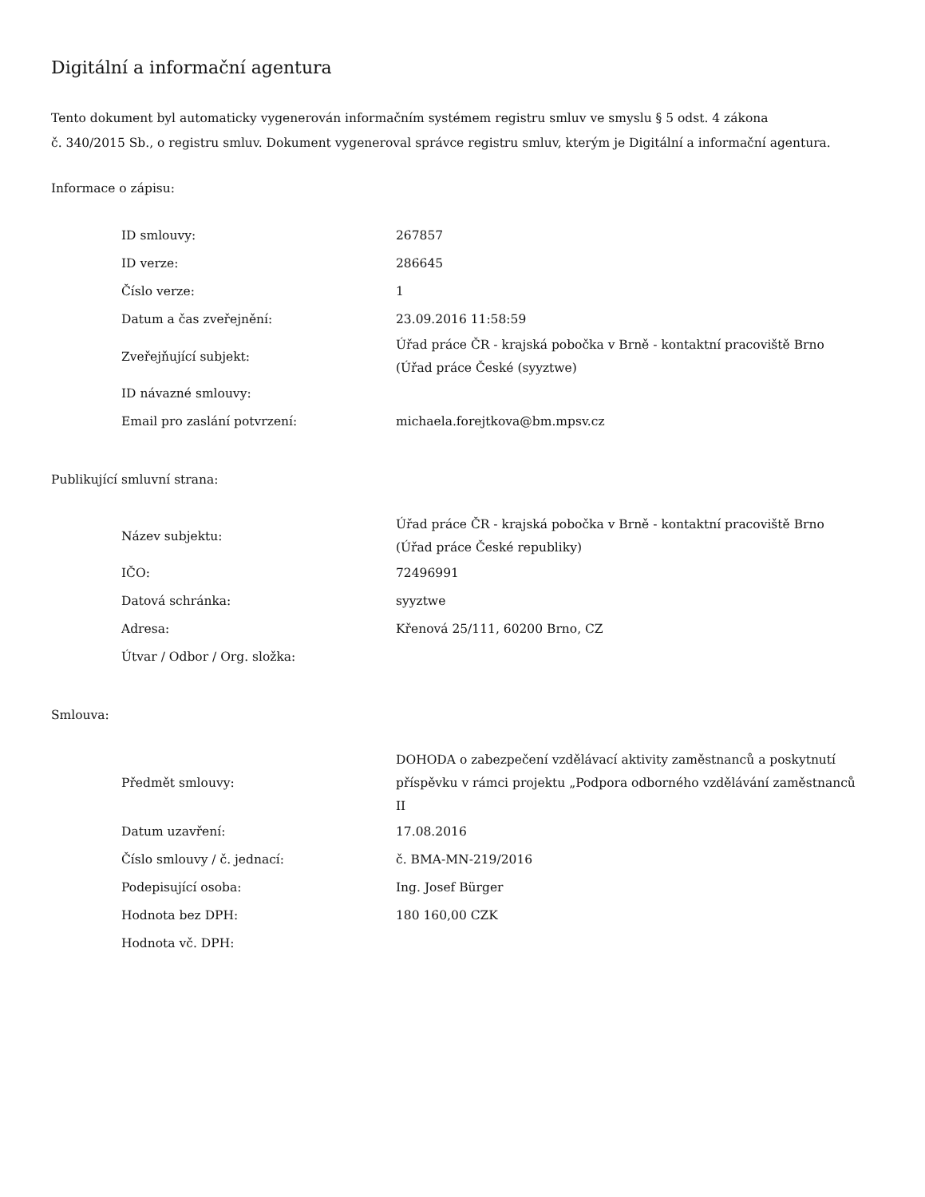Digitální a informační agentura
Tento dokument byl automaticky vygenerován informačním systémem registru smluv ve smyslu § 5 odst. 4 zákona
č. 340/2015 Sb., o registru smluv. Dokument vygeneroval správce registru smluv, kterým je Digitální a informační agentura.
Informace o zápisu:
| ID smlouvy: | 267857 |
| ID verze: | 286645 |
| Číslo verze: | 1 |
| Datum a čas zveřejnění: | 23.09.2016 11:58:59 |
| Zveřejňující subjekt: | Úřad práce ČR - krajská pobočka v Brně - kontaktní pracoviště Brno (Úřad práce České (syyztwe) |
| ID návazné smlouvy: | |
| Email pro zaslání potvrzení: | michaela.forejtkova@bm.mpsv.cz |
Publikující smluvní strana:
| Název subjektu: | Úřad práce ČR - krajská pobočka v Brně - kontaktní pracoviště Brno (Úřad práce České republiky) |
| IČO: | 72496991 |
| Datová schránka: | syyztwe |
| Adresa: | Křenová 25/111, 60200 Brno, CZ |
| Útvar / Odbor / Org. složka: | |
Smlouva:
| Předmět smlouvy: | DOHODA o zabezpečení vzdělávací aktivity zaměstnanců a poskytnutí příspěvku v rámci projektu „Podpora odborného vzdělávání zaměstnanců II |
| Datum uzavření: | 17.08.2016 |
| Číslo smlouvy / č. jednací: | č. BMA-MN-219/2016 |
| Podepisující osoba: | Ing. Josef Bürger |
| Hodnota bez DPH: | 180 160,00 CZK |
| Hodnota vč. DPH: | |